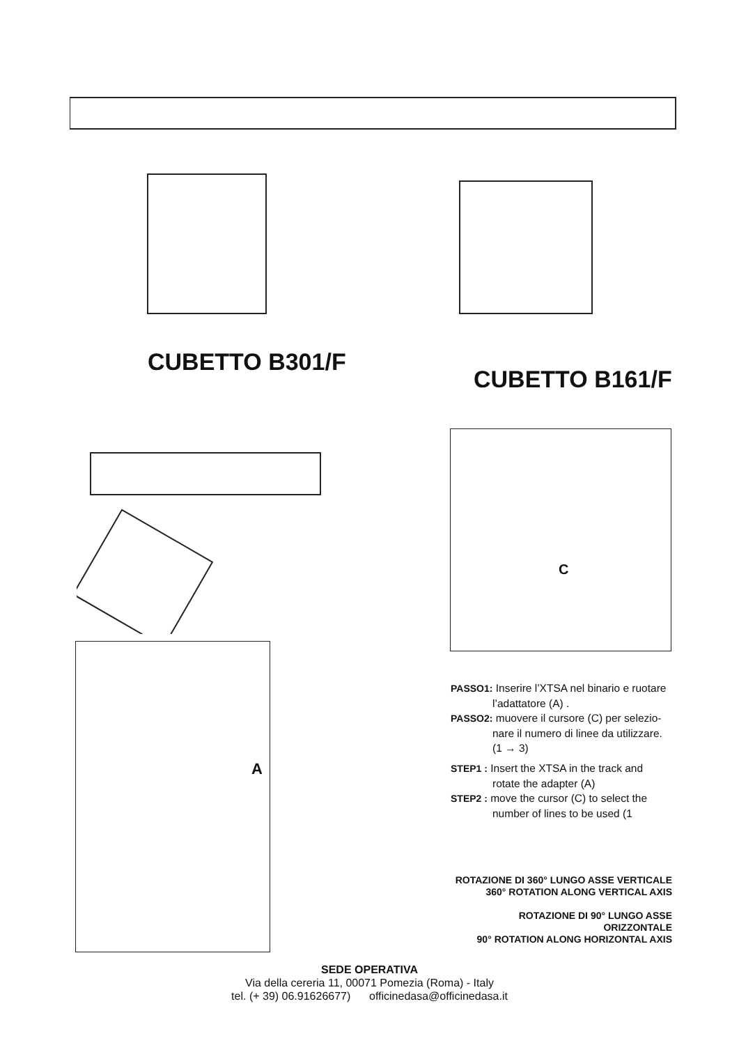CUBETTO B301/F
CUBETTO B161/F
C
A
PASSO1: Inserire l’XTSA nel binario e ruotare
l’adattatore (A) .
PASSO2: muovere il cursore (C) per selezio-
nare il numero di linee da utilizzare.
(1 → 3)
STEP1 : Insert the XTSA in the track and
rotate the adapter (A)
STEP2 : move the cursor (C) to select the
number of lines to be used (1
ROTAZIONE DI 360° LUNGO ASSE VERTICALE
360° ROTATION ALONG VERTICAL AXIS
ROTAZIONE DI 90° LUNGO ASSE ORIZZONTALE
90° ROTATION ALONG HORIZONTAL AXIS
SEDE OPERATIVA
Via della cereria 11, 00071 Pomezia (Roma) - Italy
tel. (+ 39) 06.91626677) officinedasa@officinedasa.it